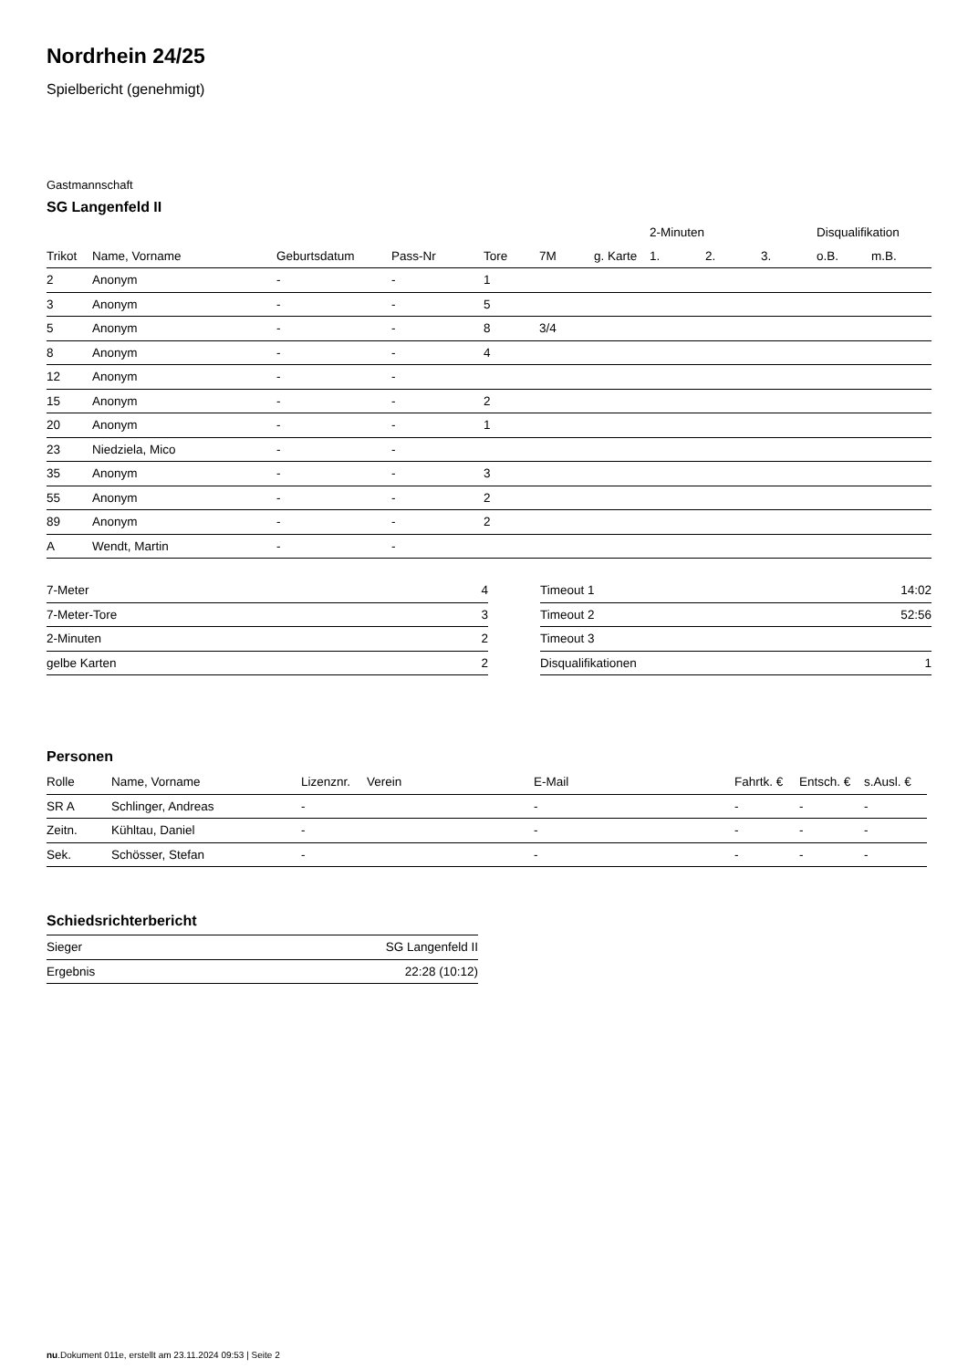Nordrhein 24/25
Spielbericht (genehmigt)
Gastmannschaft
SG Langenfeld II
| | | | | | | | 2-Minuten | | | Disqualifikation | |
| Trikot | Name, Vorname | Geburtsdatum | Pass-Nr | Tore | 7M | g. Karte | 1. | 2. | 3. | o.B. | m.B. |
| 2 | Anonym | - | - | 1 | | | | | | | |
| 3 | Anonym | - | - | 5 | | | | | | | |
| 5 | Anonym | - | - | 8 | 3/4 | | | | | | |
| 8 | Anonym | - | - | 4 | | | | | | | |
| 12 | Anonym | - | - | | | | | | | | |
| 15 | Anonym | - | - | 2 | | | | | | | |
| 20 | Anonym | - | - | 1 | | | | | | | |
| 23 | Niedziela, Mico | - | - | | | | | | | | |
| 35 | Anonym | - | - | 3 | | | | | | | |
| 55 | Anonym | - | - | 2 | | | | | | | |
| 89 | Anonym | - | - | 2 | | | | | | | |
| A | Wendt, Martin | - | - | | | | | | | | |
| 7-Meter | 4 |
| 7-Meter-Tore | 3 |
| 2-Minuten | 2 |
| gelbe Karten | 2 |
| Timeout 1 | 14:02 |
| Timeout 2 | 52:56 |
| Timeout 3 | |
| Disqualifikationen | 1 |
Personen
| Rolle | Name, Vorname | Lizenznr. | Verein | E-Mail | Fahrtk. € | Entsch. € | s.Ausl. € |
| --- | --- | --- | --- | --- | --- | --- | --- |
| SR A | Schlinger, Andreas | - | | - | - | - | - |
| Zeitn. | Kühltau, Daniel | - | | - | - | - | - |
| Sek. | Schösser, Stefan | - | | - | - | - | - |
Schiedsrichterbericht
| Sieger | SG Langenfeld II |
| Ergebnis | 22:28 (10:12) |
nu.Dokument 011e, erstellt am 23.11.2024 09:53 | Seite 2